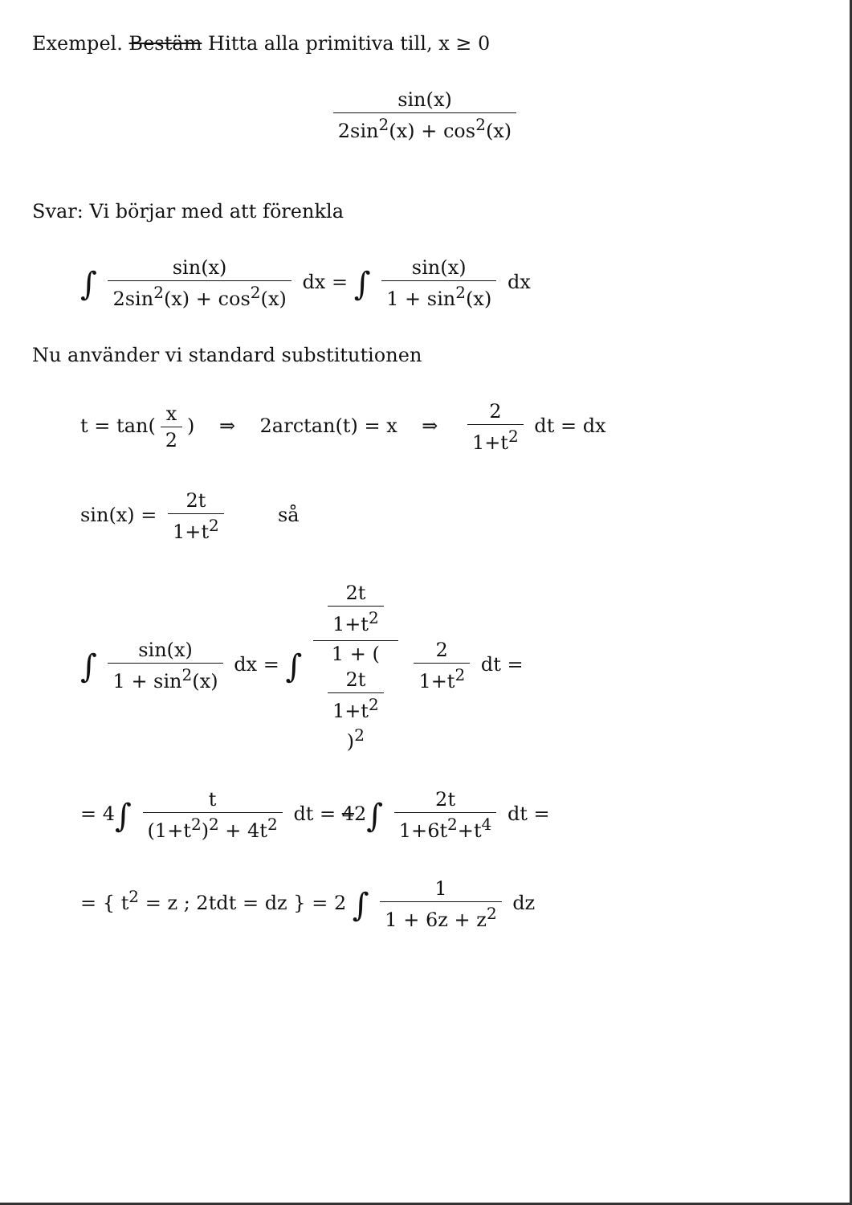Exempel. Bestäm Hitta alla primitiva till, x ≥ 0
sin(x) 2sin<sup>2</sup>(x) + cos<sup>2</sup>(x)
Svar: Vi börjar med att förenkla
∫ sin(x) 2sin<sup>2</sup>(x) + cos<sup>2</sup>(x) dx = ∫ sin(x) 1 + sin<sup>2</sup>(x) dx
Nu använder vi standard substitutionen
t = tan(x 2) ⇒ 2arctan(t) = x ⇒ 2 1+t<sup>2</sup> dt = dx
sin(x) = 2t 1+t<sup>2</sup> så
∫ sin(x) 1 + sin<sup>2</sup>(x) dx = ∫ 2t
1+t<sup>2</sup> 1 + (2t
1+t<sup>2</sup>)<sup>2</sup> 2 1+t<sup>2</sup> dt =
= 4∫ t (1+t<sup>2</sup>)<sup>2</sup> + 4t<sup>2</sup> dt = 42∫ 2t 1+6t<sup>2</sup>+t<sup>4</sup> dt =
= { t<sup>2</sup> = z ; 2tdt = dz } = 2 ∫ 1 1 + 6z + z<sup>2</sup> dz